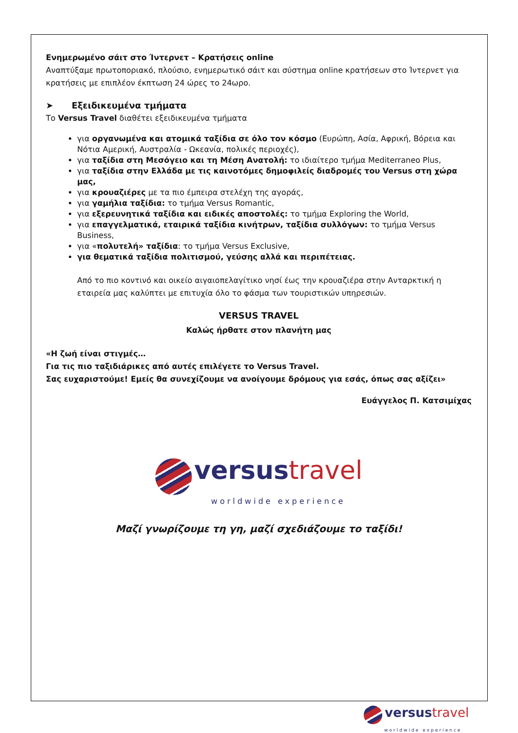Ενημερωμένο σάιτ στο Ίντερνετ – Κρατήσεις online
Αναπτύξαμε πρωτοποριακό, πλούσιο, ενημερωτικό σάιτ και σύστημα online κρατήσεων στο Ίντερνετ για κρατήσεις με επιπλέον έκπτωση 24 ώρες το 24ωρο.
➤ Εξειδικευμένα τμήματα
Το Versus Travel διαθέτει εξειδικευμένα τμήματα
για οργανωμένα και ατομικά ταξίδια σε όλο τον κόσμο (Ευρώπη, Ασία, Αφρική, Βόρεια και Νότια Αμερική, Αυστραλία - Ωκεανία, πολικές περιοχές),
για ταξίδια στη Μεσόγειο και τη Μέση Ανατολή: το ιδιαίτερο τμήμα Mediterraneo Plus,
για ταξίδια στην Ελλάδα με τις καινοτόμες δημοφιλείς διαδρομές του Versus στη χώρα μας,
για κρουαζιέρες με τα πιο έμπειρα στελέχη της αγοράς,
για γαμήλια ταξίδια: το τμήμα Versus Romantic,
για εξερευνητικά ταξίδια και ειδικές αποστολές: το τμήμα Exploring the World,
για επαγγελματικά, εταιρικά ταξίδια κινήτρων, ταξίδια συλλόγων: το τμήμα Versus Business,
για «πολυτελή» ταξίδια: το τμήμα Versus Exclusive,
για θεματικά ταξίδια πολιτισμού, γεύσης αλλά και περιπέτειας.
Από το πιο κοντινό και οικείο αιγαιοπελαγίτικο νησί έως την κρουαζιέρα στην Ανταρκτική η εταιρεία μας καλύπτει με επιτυχία όλο το φάσμα των τουριστικών υπηρεσιών.
VERSUS TRAVEL
Καλώς ήρθατε στον πλανήτη μας
«Η ζωή είναι στιγμές…
Για τις πιο ταξιδιάρικες από αυτές επιλέγετε το Versus Travel.
Σας ευχαριστούμε! Εμείς θα συνεχίζουμε να ανοίγουμε δρόμους για εσάς, όπως σας αξίζει»
Ευάγγελος Π. Κατσιμίχας
versus travel
worldwide experience
Μαζί γνωρίζουμε τη γη, μαζί σχεδιάζουμε το ταξίδι!
versus travel
worldwide experience